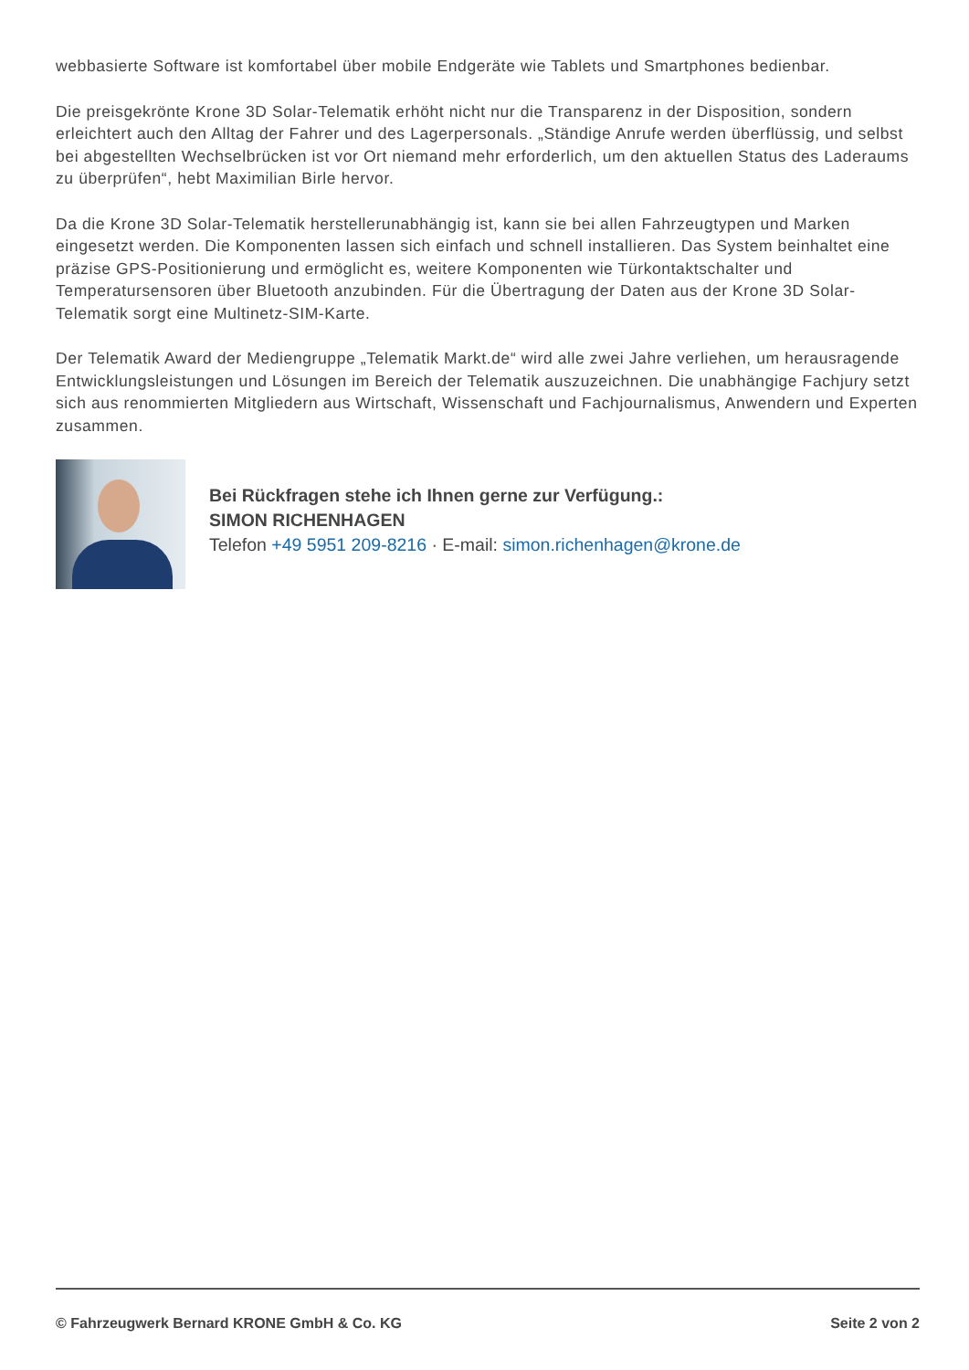webbasierte Software ist komfortabel über mobile Endgeräte wie Tablets und Smartphones bedienbar.
Die preisgekrönte Krone 3D Solar-Telematik erhöht nicht nur die Transparenz in der Disposition, sondern erleichtert auch den Alltag der Fahrer und des Lagerpersonals. „Ständige Anrufe werden überflüssig, und selbst bei abgestellten Wechselbrücken ist vor Ort niemand mehr erforderlich, um den aktuellen Status des Laderaums zu überprüfen“, hebt Maximilian Birle hervor.
Da die Krone 3D Solar-Telematik herstellerunabhängig ist, kann sie bei allen Fahrzeugtypen und Marken eingesetzt werden. Die Komponenten lassen sich einfach und schnell installieren. Das System beinhaltet eine präzise GPS-Positionierung und ermöglicht es, weitere Komponenten wie Türkontaktschalter und Temperatursensoren über Bluetooth anzubinden. Für die Übertragung der Daten aus der Krone 3D Solar-Telematik sorgt eine Multinetz-SIM-Karte.
Der Telematik Award der Mediengruppe „Telematik Markt.de“ wird alle zwei Jahre verliehen, um herausragende Entwicklungsleistungen und Lösungen im Bereich der Telematik auszuzeichnen. Die unabhängige Fachjury setzt sich aus renommierten Mitgliedern aus Wirtschaft, Wissenschaft und Fachjournalismus, Anwendern und Experten zusammen.
Bei Rückfragen stehe ich Ihnen gerne zur Verfügung.:
SIMON RICHENHAGEN
Telefon +49 5951 209-8216 · E-mail: simon.richenhagen@krone.de
© Fahrzeugwerk Bernard KRONE GmbH & Co. KG Seite 2 von 2